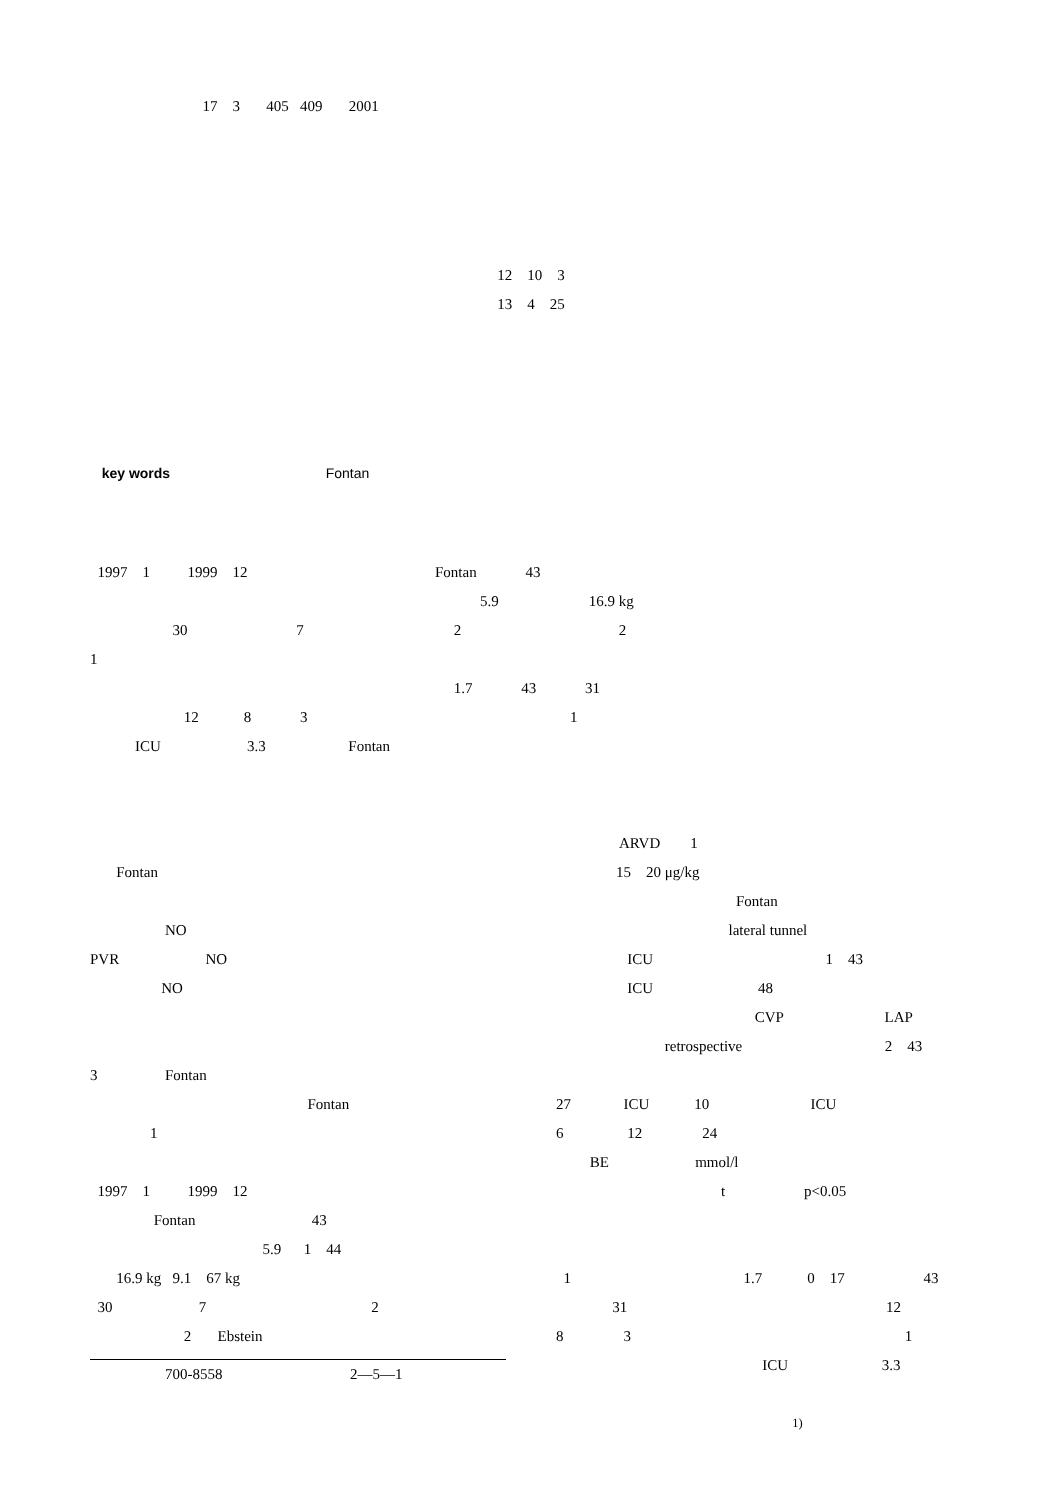17 3 405 409 2001
12 10 3
13 4 25
key words Fontan
1997 1 1999 12 Fontan 43
5.9 16.9 kg
30 7 2 2
1
1.7 43 31
12 8 3 1
ICU 3.3 Fontan
Fontan
NO
PVR NO
NO
3 Fontan
Fontan
1
1997 1 1999 12
Fontan 43
5.9 1 44
16.9 kg 9.1 67 kg
30 7 2
2 Ebstein
700-8558 2—5—1
ARVD 1
15 20 μg/kg
Fontan
lateral tunnel
ICU 1 43
ICU 48
CVP LAP
retrospective 2 43
27 ICU 10 ICU
6 12 24
BE mmol/l
t p<0.05
1 1.7 0 17 43
31 12
8 3 1
ICU 3.3
<sup>1)</sup>